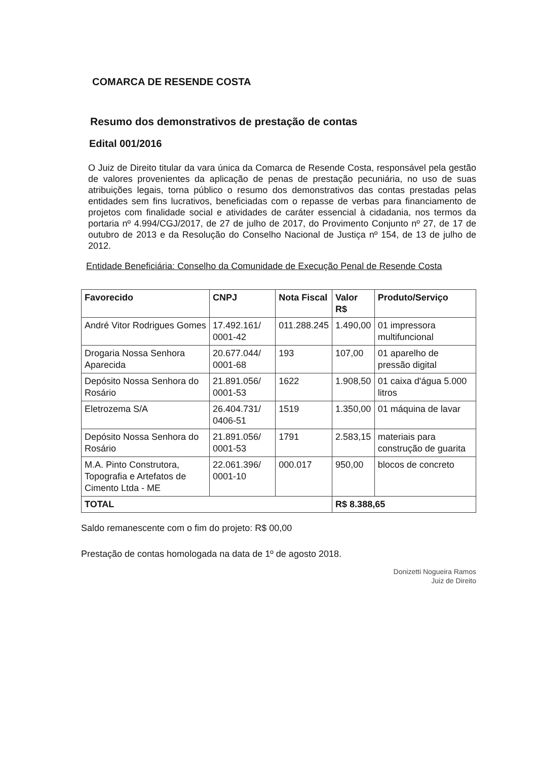COMARCA DE RESENDE COSTA
Resumo dos demonstrativos de prestação de contas
Edital 001/2016
O Juiz de Direito titular da vara única da Comarca de Resende Costa, responsável pela gestão de valores provenientes da aplicação de penas de prestação pecuniária, no uso de suas atribuições legais, torna público o resumo dos demonstrativos das contas prestadas pelas entidades sem fins lucrativos, beneficiadas com o repasse de verbas para financiamento de projetos com finalidade social e atividades de caráter essencial à cidadania, nos termos da portaria nº 4.994/CGJ/2017, de 27 de julho de 2017, do Provimento Conjunto nº 27, de 17 de outubro de 2013 e da Resolução do Conselho Nacional de Justiça nº 154, de 13 de julho de 2012.
Entidade Beneficiária: Conselho da Comunidade de Execução Penal de Resende Costa
| Favorecido | CNPJ | Nota Fiscal | Valor R$ | Produto/Serviço |
| --- | --- | --- | --- | --- |
| André Vitor Rodrigues Gomes | 17.492.161/ 0001-42 | 011.288.245 | 1.490,00 | 01 impressora multifuncional |
| Drogaria Nossa Senhora Aparecida | 20.677.044/ 0001-68 | 193 | 107,00 | 01 aparelho de pressão digital |
| Depósito Nossa Senhora do Rosário | 21.891.056/ 0001-53 | 1622 | 1.908,50 | 01 caixa d'água 5.000 litros |
| Eletrozema S/A | 26.404.731/ 0406-51 | 1519 | 1.350,00 | 01 máquina de lavar |
| Depósito Nossa Senhora do Rosário | 21.891.056/ 0001-53 | 1791 | 2.583,15 | materiais para construção de guarita |
| M.A. Pinto Construtora, Topografia e Artefatos de Cimento Ltda - ME | 22.061.396/ 0001-10 | 000.017 | 950,00 | blocos de concreto |
| TOTAL | | | R$ 8.388,65 | |
Saldo remanescente com o fim do projeto: R$ 00,00
Prestação de contas homologada na data de 1º de agosto 2018.
Donizetti Nogueira Ramos
Juiz de Direito